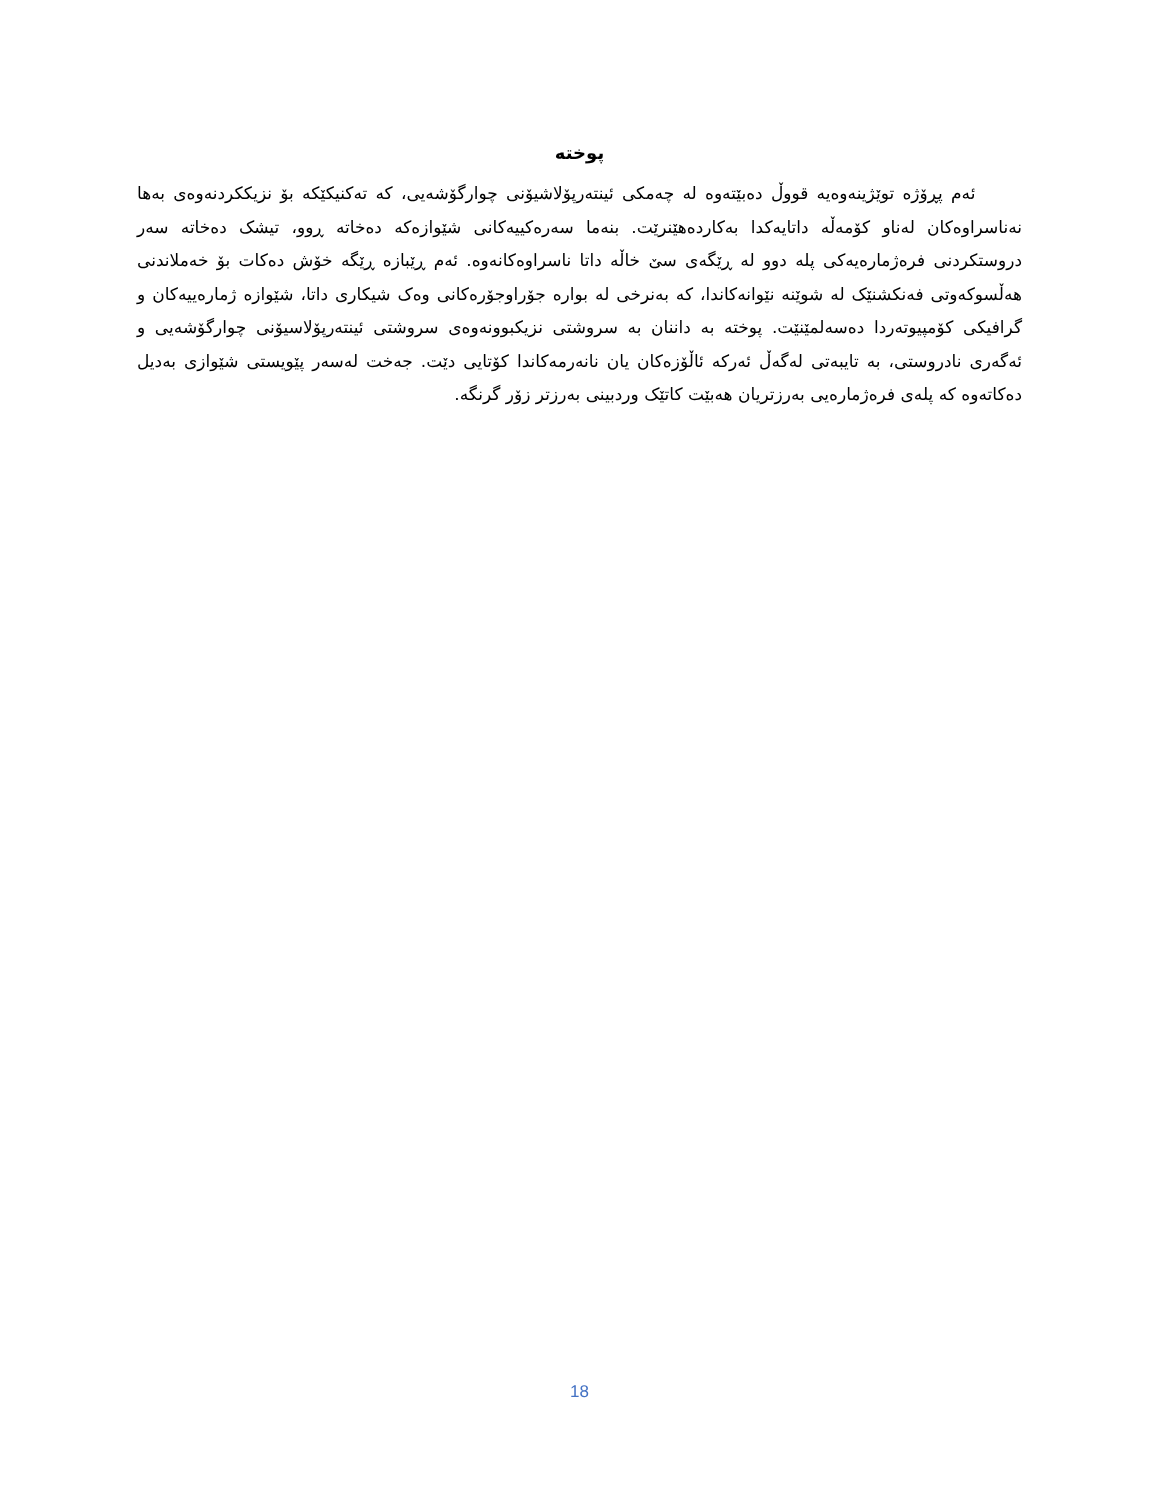پوخته
ئەم پڕۆژە توێژینەوەیە قووڵ دەبێتەوە لە چەمکی ئینتەرپۆلاشیۆنی چوارگۆشەیی، کە تەکنیکێکە بۆ نزیککردنەوەی بەها نەناسراوەکان لەناو کۆمەڵە داتایەکدا بەکاردەهێنرێت. بنەما سەرەکییەکانی شێوازەکە دەخاتە ڕوو، تیشک دەخاتە سەر دروستکردنی فرەژمارەیەکی پلە دوو لە ڕێگەی سێ خاڵە داتا ناسراوەکانەوە. ئەم ڕێبازە ڕێگە خۆش دەکات بۆ خەملاندنی هەڵسوکەوتی فەنکشنێک لە شوێنە نێوانەکاندا، کە بەنرخی لە بوارە جۆراوجۆرەکانی وەک شیکاری داتا، شێوازە ژمارەییەکان و گرافیکی کۆمپیوتەردا دەسەلمێنێت. پوختە بە داننان بە سروشتی نزیکبوونەوەی سروشتی ئینتەرپۆلاسیۆنی چوارگۆشەیی و ئەگەری نادروستی، بە تایبەتی لەگەڵ ئەرکە ئاڵۆزەکان یان نانەرمەکاندا کۆتایی دێت. جەخت لەسەر پێویستی شێوازی بەدیل دەکاتەوە کە پلەی فرەژمارەیی بەرزتریان هەبێت کاتێک وردبینی بەرزتر زۆر گرنگە.
18